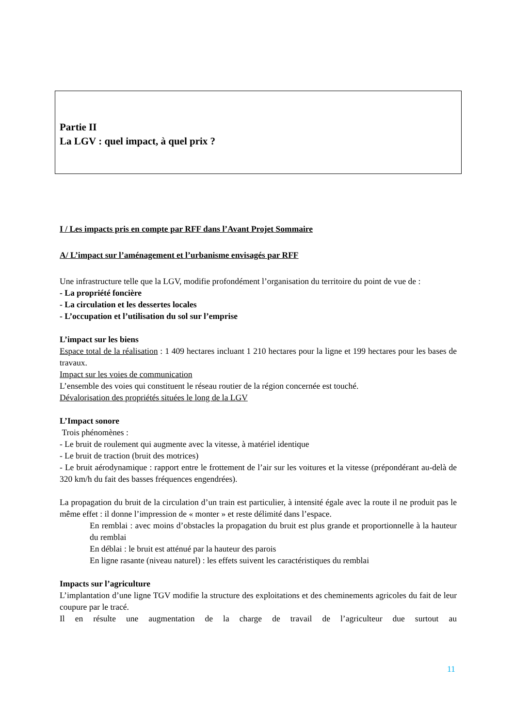Partie II
La LGV : quel impact, à quel prix ?
I / Les impacts pris en compte par RFF dans l’Avant Projet Sommaire
A/ L’impact sur l’aménagement et l’urbanisme envisagés par RFF
Une infrastructure telle que la LGV, modifie profondément l’organisation du territoire du point de vue de :
- La propriété foncière
- La circulation et les dessertes locales
- L’occupation et l’utilisation du sol sur l’emprise
L’impact sur les biens
Espace total de la réalisation : 1 409 hectares incluant 1 210 hectares pour la ligne et 199 hectares pour les bases de travaux.
Impact sur les voies de communication
L’ensemble des voies qui constituent le réseau routier de la région concernée est touché.
Dévalorisation des propriétés situées le long de la LGV
L’Impact sonore
Trois phénomènes :
- Le bruit de roulement qui augmente avec la vitesse, à matériel identique
- Le bruit de traction (bruit des motrices)
- Le bruit aérodynamique : rapport entre le frottement de l’air sur les voitures et la vitesse (prépondérant au-delà de 320 km/h du fait des basses fréquences engendrées).
La propagation du bruit de la circulation d’un train est particulier, à intensité égale avec la route il ne produit pas le même effet : il donne l’impression de « monter » et reste délimité dans l’espace.
En remblai : avec moins d’obstacles la propagation du bruit est plus grande et proportionnelle à la hauteur du remblai
En déblai : le bruit est atténué par la hauteur des parois
En ligne rasante (niveau naturel) : les effets suivent les caractéristiques du remblai
Impacts sur l’agriculture
L’implantation d’une ligne TGV modifie la structure des exploitations et des cheminements agricoles du fait de leur coupure par le tracé.
Il en résulte une augmentation de la charge de travail de l’agriculteur due surtout au
11